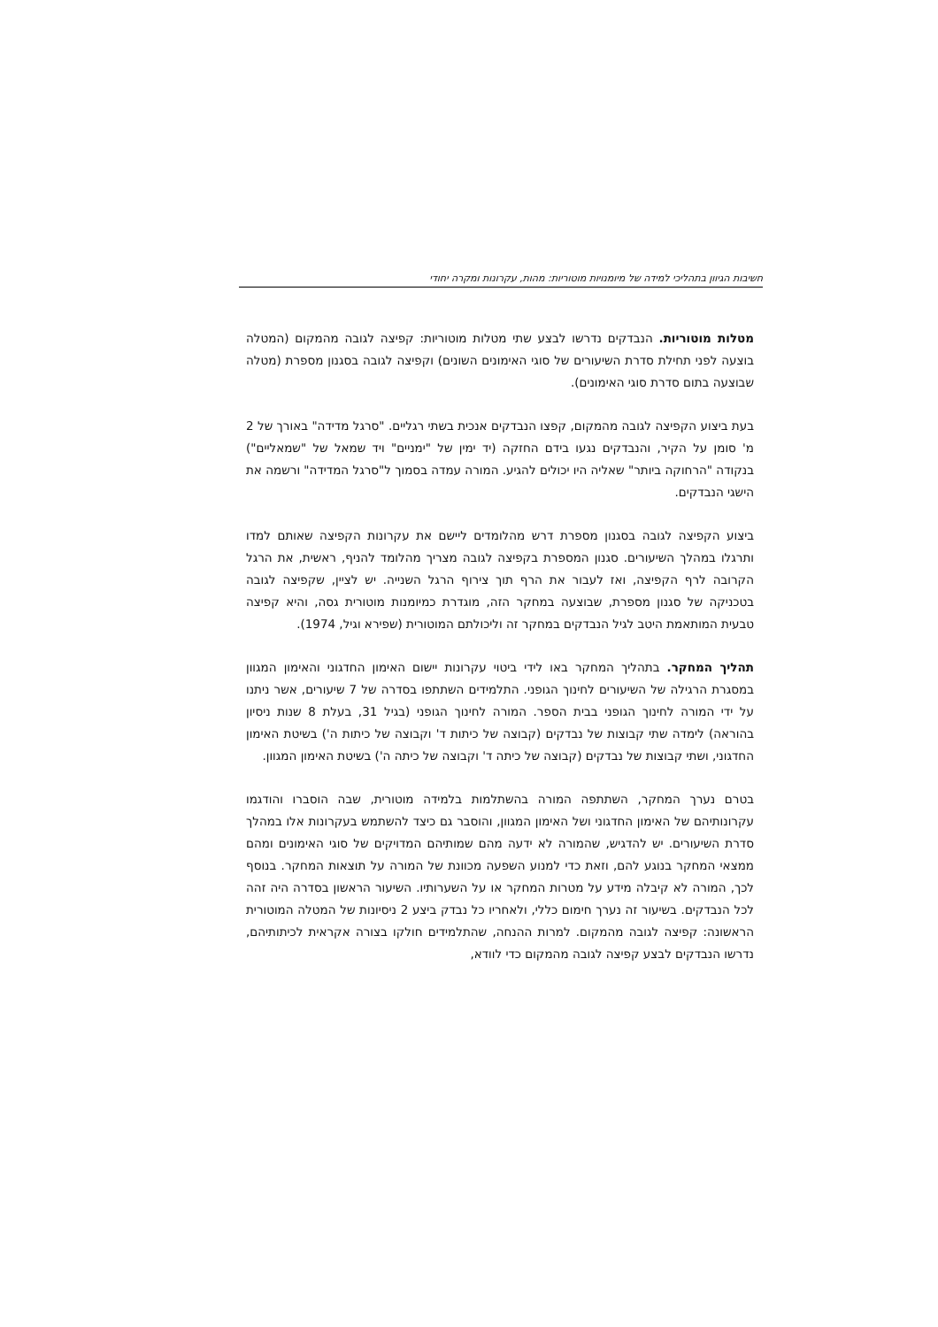חשיבות הגיוון בתהליכי למידה של מיומנויות מוטוריות: מהות, עקרונות ומקרה יחודי
מטלות מוטוריות. הנבדקים נדרשו לבצע שתי מטלות מוטוריות: קפיצה לגובה מהמקום (המטלה בוצעה לפני תחילת סדרת השיעורים של סוגי האימונים השונים) וקפיצה לגובה בסגנון מספרת (מטלה שבוצעה בתום סדרת סוגי האימונים).
בעת ביצוע הקפיצה לגובה מהמקום, קפצו הנבדקים אנכית בשתי רגליים. "סרגל מדידה" באורך של 2 מ' סומן על הקיר, והנבדקים נגעו בידם החזקה (יד ימין של "ימניים" ויד שמאל של "שמאליים") בנקודה "הרחוקה ביותר" שאליה היו יכולים להגיע. המורה עמדה בסמוך ל"סרגל המדידה" ורשמה את הישגי הנבדקים.
ביצוע הקפיצה לגובה בסגנון מספרת דרש מהלומדים ליישם את עקרונות הקפיצה שאותם למדו ותרגלו במהלך השיעורים. סגנון המספרת בקפיצה לגובה מצריך מהלומד להניף, ראשית, את הרגל הקרובה לרף הקפיצה, ואז לעבור את הרף תוך צירוף הרגל השנייה. יש לציין, שקפיצה לגובה בטכניקה של סגנון מספרת, שבוצעה במחקר הזה, מוגדרת כמיומנות מוטורית גסה, והיא קפיצה טבעית המותאמת היטב לגיל הנבדקים במחקר זה וליכולתם המוטורית (שפירא וגיל, 1974).
תהליך המחקר. בתהליך המחקר באו לידי ביטוי עקרונות יישום האימון החדגוני והאימון המגוון במסגרת הרגילה של השיעורים לחינוך הגופני. התלמידים השתתפו בסדרה של 7 שיעורים, אשר ניתנו על ידי המורה לחינוך הגופני בבית הספר. המורה לחינוך הגופני (בגיל 31, בעלת 8 שנות ניסיון בהוראה) לימדה שתי קבוצות של נבדקים (קבוצה של כיתות ד' וקבוצה של כיתות ה') בשיטת האימון החדגוני, ושתי קבוצות של נבדקים (קבוצה של כיתה ד' וקבוצה של כיתה ה') בשיטת האימון המגוון.
בטרם נערך המחקר, השתתפה המורה בהשתלמות בלמידה מוטורית, שבה הוסברו והודגמו עקרונותיהם של האימון החדגוני ושל האימון המגוון, והוסבר גם כיצד להשתמש בעקרונות אלו במהלך סדרת השיעורים. יש להדגיש, שהמורה לא ידעה מהם שמותיהם המדויקים של סוגי האימונים ומהם ממצאי המחקר בנוגע להם, וזאת כדי למנוע השפעה מכוונת של המורה על תוצאות המחקר. בנוסף לכך, המורה לא קיבלה מידע על מטרות המחקר או על השערותיו. השיעור הראשון בסדרה היה זהה לכל הנבדקים. בשיעור זה נערך חימום כללי, ולאחריו כל נבדק ביצע 2 ניסיונות של המטלה המוטורית הראשונה: קפיצה לגובה מהמקום. למרות ההנחה, שהתלמידים חולקו בצורה אקראית לכיתותיהם, נדרשו הנבדקים לבצע קפיצה לגובה מהמקום כדי לוודא,